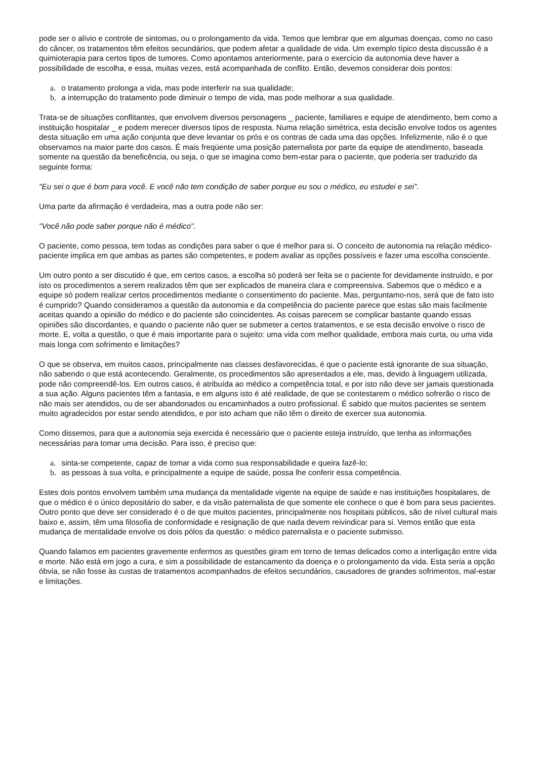pode ser o alívio e controle de sintomas, ou o prolongamento da vida. Temos que lembrar que em algumas doenças, como no caso do câncer, os tratamentos têm efeitos secundários, que podem afetar a qualidade de vida. Um exemplo típico desta discussão é a quimioterapia para certos tipos de tumores. Como apontamos anteriormente, para o exercício da autonomia deve haver a possibilidade de escolha, e essa, muitas vezes, está acompanhada de conflito. Então, devemos considerar dois pontos:
a. o tratamento prolonga a vida, mas pode interferir na sua qualidade;
b. a interrupção do tratamento pode diminuir o tempo de vida, mas pode melhorar a sua qualidade.
Trata-se de situações conflitantes, que envolvem diversos personagens _ paciente, familiares e equipe de atendimento, bem como a instituição hospitalar _ e podem merecer diversos tipos de resposta. Numa relação simétrica, esta decisão envolve todos os agentes desta situação em uma ação conjunta que deve levantar os prós e os contras de cada uma das opções. Infelizmente, não é o que observamos na maior parte dos casos. É mais freqüente uma posição paternalista por parte da equipe de atendimento, baseada somente na questão da beneficência, ou seja, o que se imagina como bem-estar para o paciente, que poderia ser traduzido da seguinte forma:
"Eu sei o que é bom para você. E você não tem condição de saber porque eu sou o médico, eu estudei e sei".
Uma parte da afirmação é verdadeira, mas a outra pode não ser:
"Você não pode saber porque não é médico".
O paciente, como pessoa, tem todas as condições para saber o que é melhor para si. O conceito de autonomia na relação médico-paciente implica em que ambas as partes são competentes, e podem avaliar as opções possíveis e fazer uma escolha consciente.
Um outro ponto a ser discutido é que, em certos casos, a escolha só poderá ser feita se o paciente for devidamente instruído, e por isto os procedimentos a serem realizados têm que ser explicados de maneira clara e compreensiva. Sabemos que o médico e a equipe só podem realizar certos procedimentos mediante o consentimento do paciente. Mas, perguntamo-nos, será que de fato isto é cumprido? Quando consideramos a questão da autonomia e da competência do paciente parece que estas são mais facilmente aceitas quando a opinião do médico e do paciente são coincidentes. As coisas parecem se complicar bastante quando essas opiniões são discordantes, e quando o paciente não quer se submeter a certos tratamentos, e se esta decisão envolve o risco de morte. E, volta a questão, o que é mais importante para o sujeito: uma vida com melhor qualidade, embora mais curta, ou uma vida mais longa com sofrimento e limitações?
O que se observa, em muitos casos, principalmente nas classes desfavorecidas, é que o paciente está ignorante de sua situação, não sabendo o que está acontecendo. Geralmente, os procedimentos são apresentados a ele, mas, devido à linguagem utilizada, pode não compreendê-los. Em outros casos, é atribuída ao médico a competência total, e por isto não deve ser jamais questionada a sua ação. Alguns pacientes têm a fantasia, e em alguns isto é até realidade, de que se contestarem o médico sofrerão o risco de não mais ser atendidos, ou de ser abandonados ou encaminhados a outro profissional. É sabido que muitos pacientes se sentem muito agradecidos por estar sendo atendidos, e por isto acham que não têm o direito de exercer sua autonomia.
Como dissemos, para que a autonomia seja exercida é necessário que o paciente esteja instruído, que tenha as informações necessárias para tomar uma decisão. Para isso, é preciso que:
a. sinta-se competente, capaz de tomar a vida como sua responsabilidade e queira fazê-lo;
b. as pessoas à sua volta, e principalmente a equipe de saúde, possa lhe conferir essa competência.
Estes dois pontos envolvem também uma mudança da mentalidade vigente na equipe de saúde e nas instituições hospitalares, de que o médico é o único depositário do saber, e da visão paternalista de que somente ele conhece o que é bom para seus pacientes. Outro ponto que deve ser considerado é o de que muitos pacientes, principalmente nos hospitais públicos, são de nível cultural mais baixo e, assim, têm uma filosofia de conformidade e resignação de que nada devem reivindicar para si. Vemos então que esta mudança de mentalidade envolve os dois pólos da questão: o médico paternalista e o paciente submisso.
Quando falamos em pacientes gravemente enfermos as questões giram em torno de temas delicados como a interligação entre vida e morte. Não está em jogo a cura, e sim a possibilidade de estancamento da doença e o prolongamento da vida. Esta seria a opção óbvia, se não fosse às custas de tratamentos acompanhados de efeitos secundários, causadores de grandes sofrimentos, mal-estar e limitações.